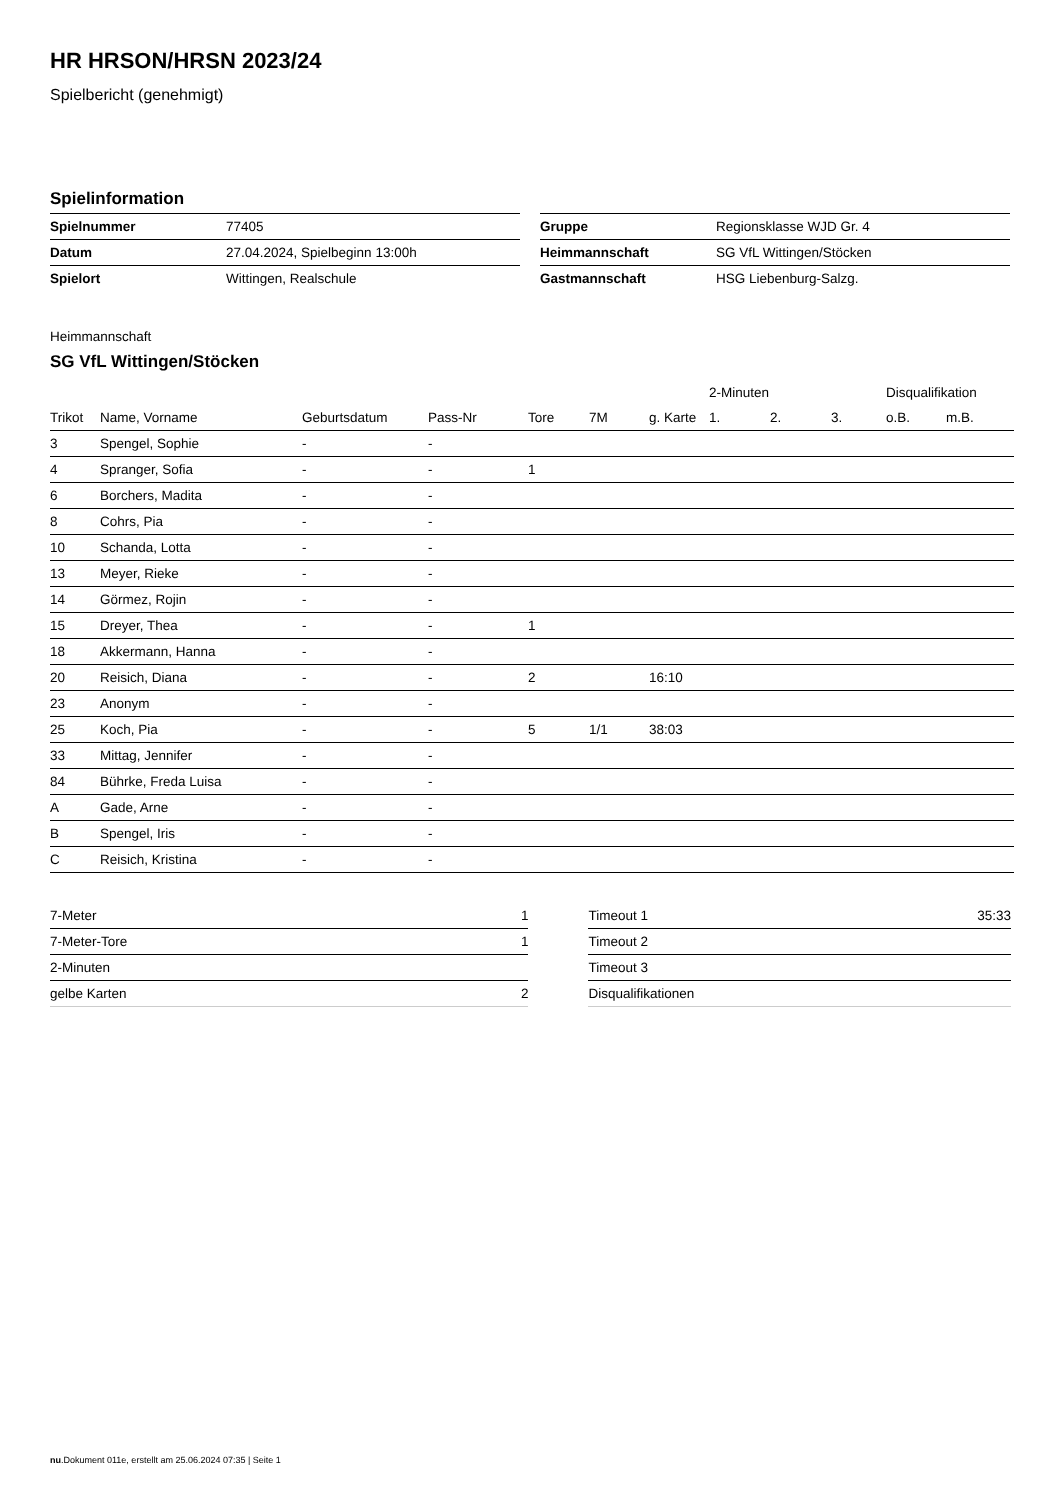HR HRSON/HRSN 2023/24
Spielbericht (genehmigt)
Spielinformation
| Spielnummer | 77405 |
| Datum | 27.04.2024, Spielbeginn 13:00h |
| Spielort | Wittingen, Realschule |
| Gruppe | Regionsklasse WJD Gr. 4 |
| Heimmannschaft | SG VfL Wittingen/Stöcken |
| Gastmannschaft | HSG Liebenburg-Salzg. |
Heimmannschaft
SG VfL Wittingen/Stöcken
| | | | | | | | 2-Minuten | | | Disqualifikation | |
| Trikot | Name, Vorname | Geburtsdatum | Pass-Nr | Tore | 7M | g. Karte | 1. | 2. | 3. | o.B. | m.B. |
| 3 | Spengel, Sophie | - | - | | | | | | | | |
| 4 | Spranger, Sofia | - | - | 1 | | | | | | | |
| 6 | Borchers, Madita | - | - | | | | | | | | |
| 8 | Cohrs, Pia | - | - | | | | | | | | |
| 10 | Schanda, Lotta | - | - | | | | | | | | |
| 13 | Meyer, Rieke | - | - | | | | | | | | |
| 14 | Görmez, Rojin | - | - | | | | | | | | |
| 15 | Dreyer, Thea | - | - | 1 | | | | | | | |
| 18 | Akkermann, Hanna | - | - | | | | | | | | |
| 20 | Reisich, Diana | - | - | 2 | | 16:10 | | | | | |
| 23 | Anonym | - | - | | | | | | | | |
| 25 | Koch, Pia | - | - | 5 | 1/1 | 38:03 | | | | | |
| 33 | Mittag, Jennifer | - | - | | | | | | | | |
| 84 | Bührke, Freda Luisa | - | - | | | | | | | | |
| A | Gade, Arne | - | - | | | | | | | | |
| B | Spengel, Iris | - | - | | | | | | | | |
| C | Reisich, Kristina | - | - | | | | | | | | |
| 7-Meter | 1 |
| 7-Meter-Tore | 1 |
| 2-Minuten | |
| gelbe Karten | 2 |
| Timeout 1 | 35:33 |
| Timeout 2 | |
| Timeout 3 | |
| Disqualifikationen | |
nu.Dokument 011e, erstellt am 25.06.2024 07:35 | Seite 1